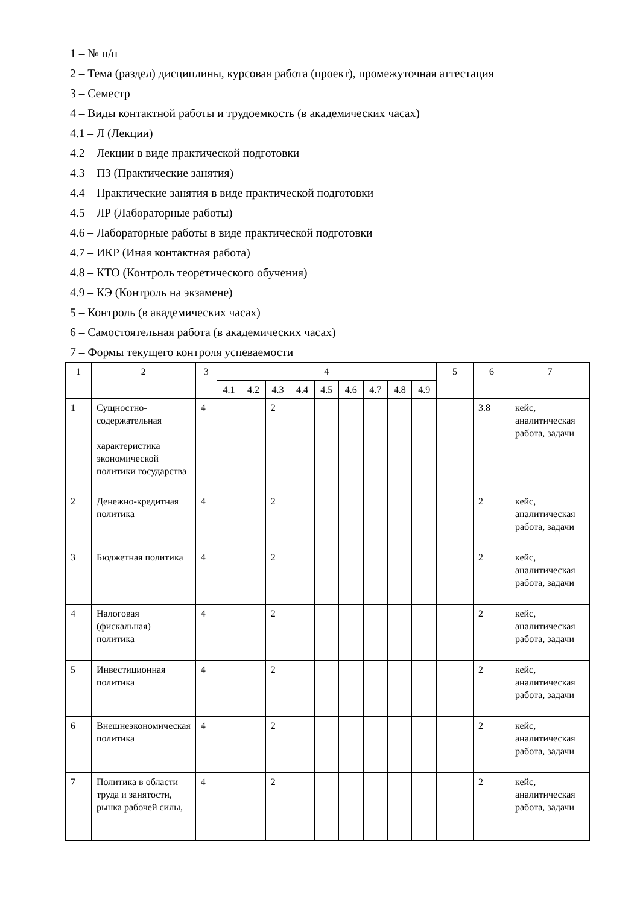1 – № п/п
2 – Тема (раздел) дисциплины, курсовая работа (проект), промежуточная аттестация
3 – Семестр
4 – Виды контактной работы и трудоемкость (в академических часах)
4.1 – Л (Лекции)
4.2 – Лекции в виде практической подготовки
4.3 – ПЗ (Практические занятия)
4.4 – Практические занятия в виде практической подготовки
4.5 – ЛР (Лабораторные работы)
4.6 – Лабораторные работы в виде практической подготовки
4.7 – ИКР (Иная контактная работа)
4.8 – КТО (Контроль теоретического обучения)
4.9 – КЭ (Контроль на экзамене)
5 – Контроль (в академических часах)
6 – Самостоятельная работа (в академических часах)
7 – Формы текущего контроля успеваемости
| 1 | 2 | 3 | 4 | | | | | | | | | 5 | 6 | 7 |
| | | | 4.1 | 4.2 | 4.3 | 4.4 | 4.5 | 4.6 | 4.7 | 4.8 | 4.9 | | | |
| 1 | Сущностно-содержательная характеристика экономической политики государства | 4 | | | 2 | | | | | | | | 3.8 | кейс, аналитическая работа, задачи |
| 2 | Денежно-кредитная политика | 4 | | | 2 | | | | | | | | 2 | кейс, аналитическая работа, задачи |
| 3 | Бюджетная политика | 4 | | | 2 | | | | | | | | 2 | кейс, аналитическая работа, задачи |
| 4 | Налоговая (фискальная) политика | 4 | | | 2 | | | | | | | | 2 | кейс, аналитическая работа, задачи |
| 5 | Инвестиционная политика | 4 | | | 2 | | | | | | | | 2 | кейс, аналитическая работа, задачи |
| 6 | Внешнеэкономическая политика | 4 | | | 2 | | | | | | | | 2 | кейс, аналитическая работа, задачи |
| 7 | Политика в области труда и занятости, рынка рабочей силы, | 4 | | | 2 | | | | | | | | 2 | кейс, аналитическая работа, задачи |